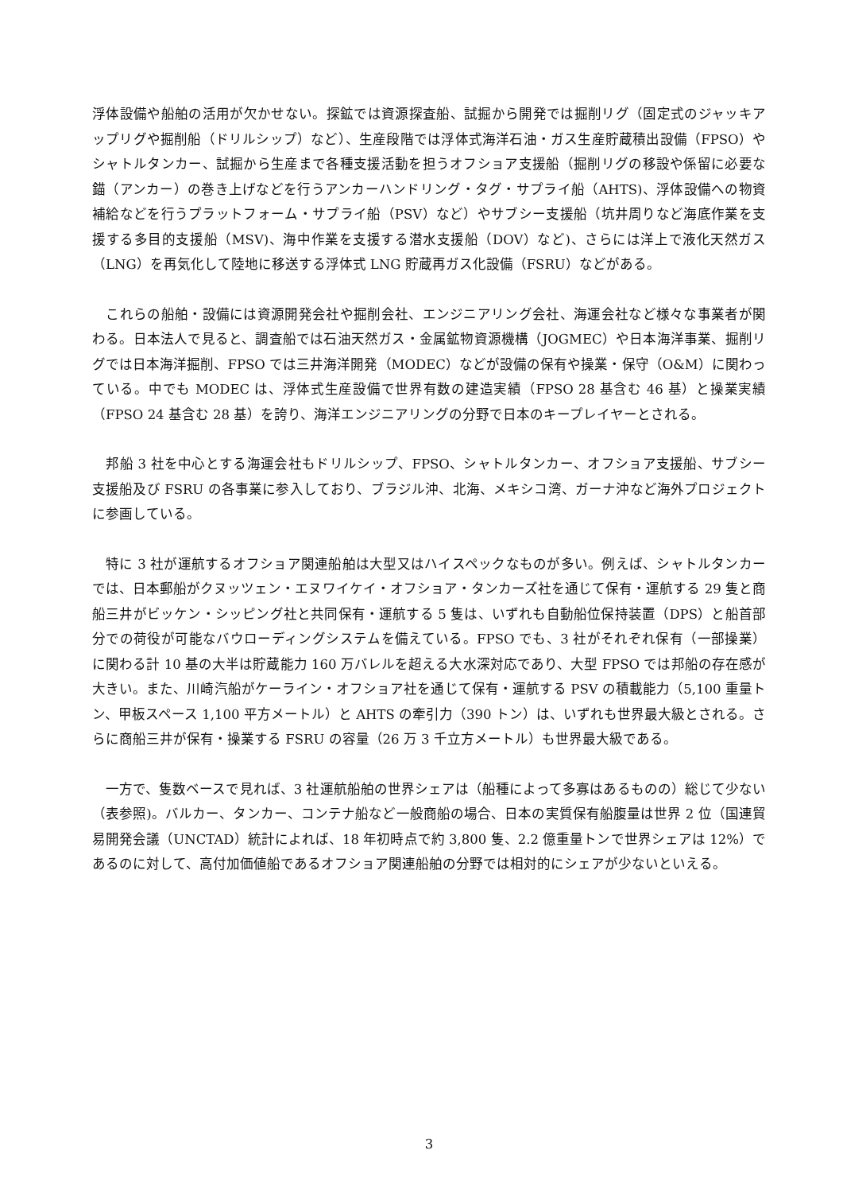浮体設備や船舶の活用が欠かせない。探鉱では資源探査船、試掘から開発では掘削リグ（固定式のジャッキアップリグや掘削船（ドリルシップ）など）、生産段階では浮体式海洋石油・ガス生産貯蔵積出設備（FPSO）やシャトルタンカー、試掘から生産まで各種支援活動を担うオフショア支援船（掘削リグの移設や係留に必要な錨（アンカー）の巻き上げなどを行うアンカーハンドリング・タグ・サプライ船（AHTS)、浮体設備への物資補給などを行うプラットフォーム・サプライ船（PSV）など）やサブシー支援船（坑井周りなど海底作業を支援する多目的支援船（MSV)、海中作業を支援する潜水支援船（DOV）など)、さらには洋上で液化天然ガス（LNG）を再気化して陸地に移送する浮体式 LNG 貯蔵再ガス化設備（FSRU）などがある。
　これらの船舶・設備には資源開発会社や掘削会社、エンジニアリング会社、海運会社など様々な事業者が関わる。日本法人で見ると、調査船では石油天然ガス・金属鉱物資源機構（JOGMEC）や日本海洋事業、掘削リグでは日本海洋掘削、FPSO では三井海洋開発（MODEC）などが設備の保有や操業・保守（O&M）に関わっている。中でも MODEC は、浮体式生産設備で世界有数の建造実績（FPSO 28 基含む 46 基）と操業実績（FPSO 24 基含む 28 基）を誇り、海洋エンジニアリングの分野で日本のキープレイヤーとされる。
　邦船 3 社を中心とする海運会社もドリルシップ、FPSO、シャトルタンカー、オフショア支援船、サブシー支援船及び FSRU の各事業に参入しており、ブラジル沖、北海、メキシコ湾、ガーナ沖など海外プロジェクトに参画している。
　特に 3 社が運航するオフショア関連船舶は大型又はハイスペックなものが多い。例えば、シャトルタンカーでは、日本郵船がクヌッツェン・エヌワイケイ・オフショア・タンカーズ社を通じて保有・運航する 29 隻と商船三井がビッケン・シッピング社と共同保有・運航する 5 隻は、いずれも自動船位保持装置（DPS）と船首部分での荷役が可能なバウローディングシステムを備えている。FPSO でも、3 社がそれぞれ保有（一部操業）に関わる計 10 基の大半は貯蔵能力 160 万バレルを超える大水深対応であり、大型 FPSO では邦船の存在感が大きい。また、川崎汽船がケーライン・オフショア社を通じて保有・運航する PSV の積載能力（5,100 重量トン、甲板スペース 1,100 平方メートル）と AHTS の牽引力（390 トン）は、いずれも世界最大級とされる。さらに商船三井が保有・操業する FSRU の容量（26 万 3 千立方メートル）も世界最大級である。
　一方で、隻数ベースで見れば、3 社運航船舶の世界シェアは（船種によって多寡はあるものの）総じて少ない（表参照)。バルカー、タンカー、コンテナ船など一般商船の場合、日本の実質保有船腹量は世界 2 位（国連貿易開発会議（UNCTAD）統計によれば、18 年初時点で約 3,800 隻、2.2 億重量トンで世界シェアは 12%）であるのに対して、高付加価値船であるオフショア関連船舶の分野では相対的にシェアが少ないといえる。
3